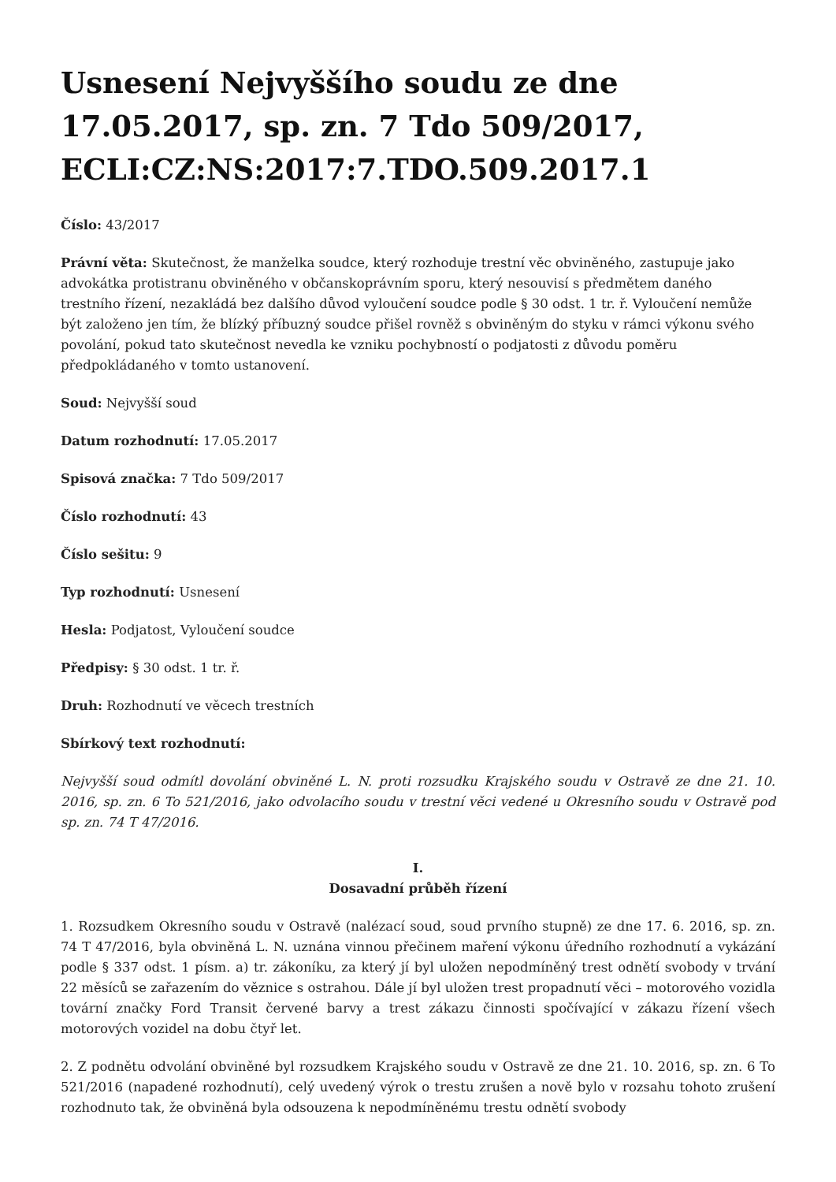Usnesení Nejvyššího soudu ze dne 17.05.2017, sp. zn. 7 Tdo 509/2017, ECLI:CZ:NS:2017:7.TDO.509.2017.1
Číslo: 43/2017
Právní věta: Skutečnost, že manželka soudce, který rozhoduje trestní věc obviněného, zastupuje jako advokátka protistranu obviněného v občanskoprávním sporu, který nesouvisí s předmětem daného trestního řízení, nezakládá bez dalšího důvod vyloučení soudce podle § 30 odst. 1 tr. ř. Vyloučení nemůže být založeno jen tím, že blízký příbuzný soudce přišel rovněž s obviněným do styku v rámci výkonu svého povolání, pokud tato skutečnost nevedla ke vzniku pochybností o podjatosti z důvodu poměru předpokládaného v tomto ustanovení.
Soud: Nejvyšší soud
Datum rozhodnutí: 17.05.2017
Spisová značka: 7 Tdo 509/2017
Číslo rozhodnutí: 43
Číslo sešitu: 9
Typ rozhodnutí: Usnesení
Hesla: Podjatost, Vyloučení soudce
Předpisy: § 30 odst. 1 tr. ř.
Druh: Rozhodnutí ve věcech trestních
Sbírkový text rozhodnutí:
Nejvyšší soud odmítl dovolání obviněné L. N. proti rozsudku Krajského soudu v Ostravě ze dne 21. 10. 2016, sp. zn. 6 To 521/2016, jako odvolacího soudu v trestní věci vedené u Okresního soudu v Ostravě pod sp. zn. 74 T 47/2016.
I.
Dosavadní průběh řízení
1. Rozsudkem Okresního soudu v Ostravě (nalézací soud, soud prvního stupně) ze dne 17. 6. 2016, sp. zn. 74 T 47/2016, byla obviněná L. N. uznána vinnou přečinem maření výkonu úředního rozhodnutí a vykázání podle § 337 odst. 1 písm. a) tr. zákoníku, za který jí byl uložen nepodmíněný trest odnětí svobody v trvání 22 měsíců se zařazením do věznice s ostrahou. Dále jí byl uložen trest propadnutí věci – motorového vozidla tovární značky Ford Transit červené barvy a trest zákazu činnosti spočívající v zákazu řízení všech motorových vozidel na dobu čtyř let.
2. Z podnětu odvolání obviněné byl rozsudkem Krajského soudu v Ostravě ze dne 21. 10. 2016, sp. zn. 6 To 521/2016 (napadené rozhodnutí), celý uvedený výrok o trestu zrušen a nově bylo v rozsahu tohoto zrušení rozhodnuto tak, že obviněná byla odsouzena k nepodmíněnému trestu odnětí svobody